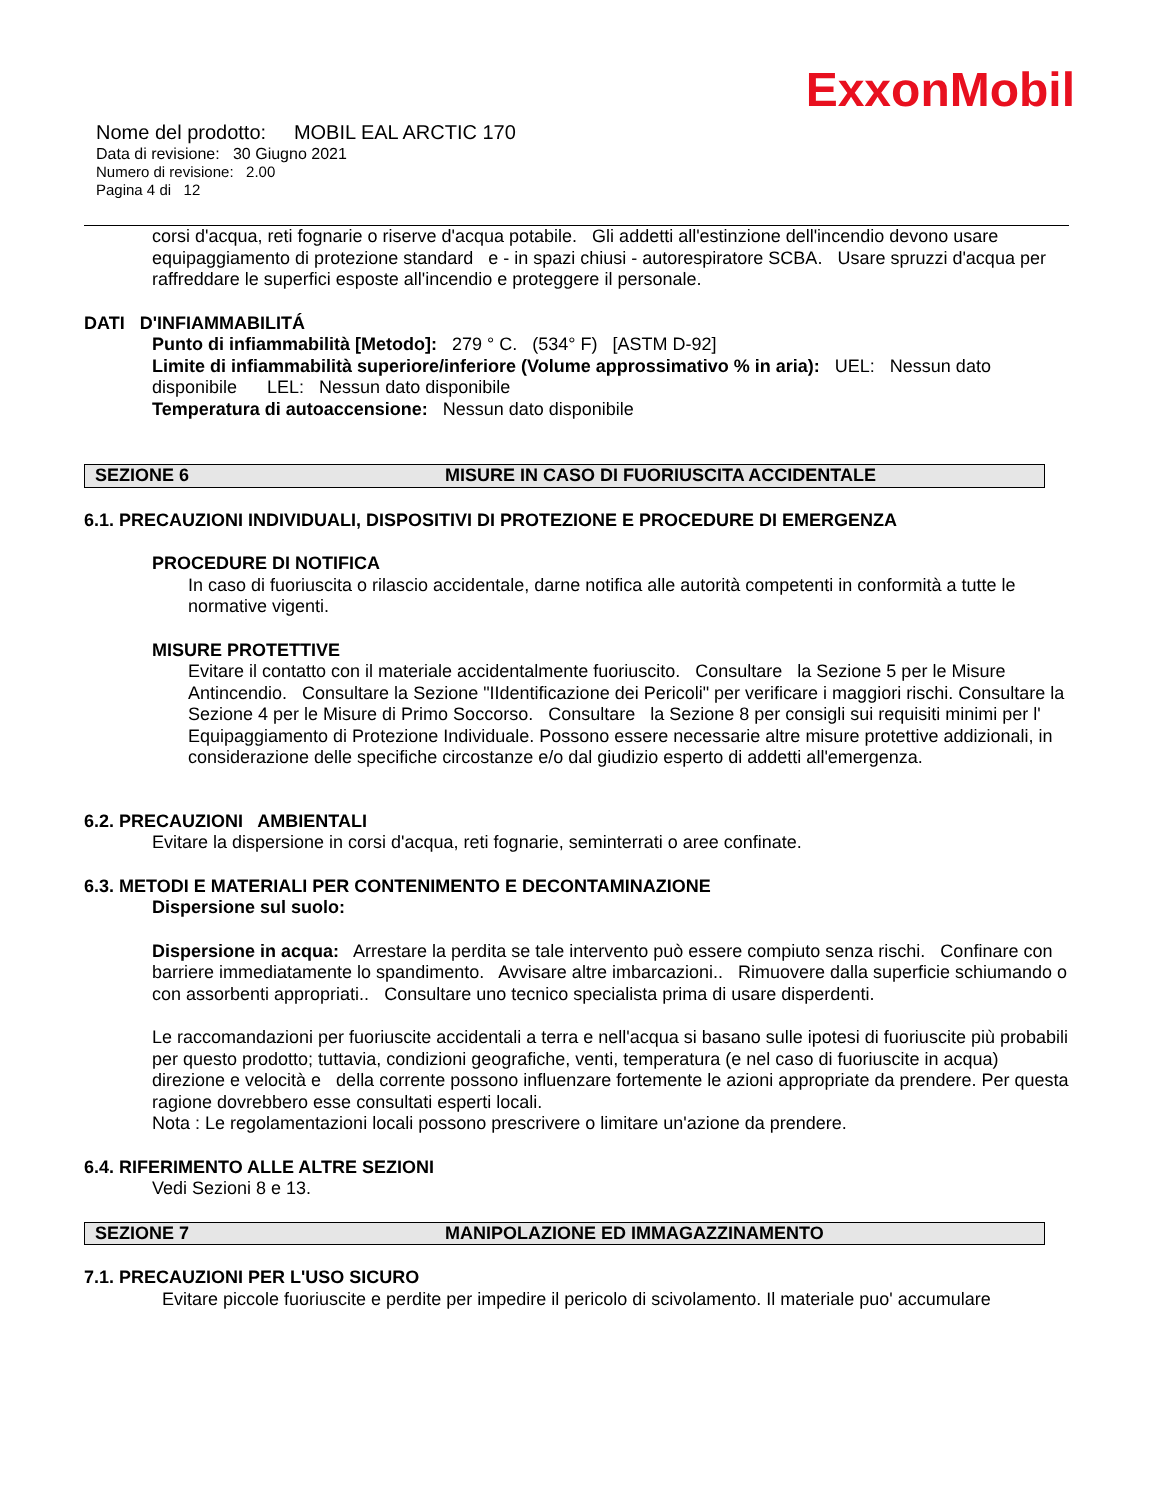ExxonMobil
Nome del prodotto: MOBIL EAL ARCTIC 170
Data di revisione: 30 Giugno 2021
Numero di revisione: 2.00
Pagina 4 di 12
corsi d'acqua, reti fognarie o riserve d'acqua potabile. Gli addetti all'estinzione dell'incendio devono usare equipaggiamento di protezione standard e - in spazi chiusi - autorespiratore SCBA. Usare spruzzi d'acqua per raffreddare le superfici esposte all'incendio e proteggere il personale.
DATI D'INFIAMMABILITÁ
Punto di infiammabilità [Metodo]: 279 ° C. (534° F) [ASTM D-92]
Limite di infiammabilità superiore/inferiore (Volume approssimativo % in aria): UEL: Nessun dato disponibile LEL: Nessun dato disponibile
Temperatura di autoaccensione: Nessun dato disponibile
SEZIONE 6 MISURE IN CASO DI FUORIUSCITA ACCIDENTALE
6.1. PRECAUZIONI INDIVIDUALI, DISPOSITIVI DI PROTEZIONE E PROCEDURE DI EMERGENZA
PROCEDURE DI NOTIFICA
In caso di fuoriuscita o rilascio accidentale, darne notifica alle autorità competenti in conformità a tutte le normative vigenti.
MISURE PROTETTIVE
Evitare il contatto con il materiale accidentalmente fuoriuscito. Consultare la Sezione 5 per le Misure Antincendio. Consultare la Sezione "IIdentificazione dei Pericoli" per verificare i maggiori rischi. Consultare la Sezione 4 per le Misure di Primo Soccorso. Consultare la Sezione 8 per consigli sui requisiti minimi per l' Equipaggiamento di Protezione Individuale. Possono essere necessarie altre misure protettive addizionali, in considerazione delle specifiche circostanze e/o dal giudizio esperto di addetti all'emergenza.
6.2. PRECAUZIONI AMBIENTALI
Evitare la dispersione in corsi d'acqua, reti fognarie, seminterrati o aree confinate.
6.3. METODI E MATERIALI PER CONTENIMENTO E DECONTAMINAZIONE
Dispersione sul suolo:
Dispersione in acqua: Arrestare la perdita se tale intervento può essere compiuto senza rischi. Confinare con barriere immediatamente lo spandimento. Avvisare altre imbarcazioni.. Rimuovere dalla superficie schiumando o con assorbenti appropriati.. Consultare uno tecnico specialista prima di usare disperdenti.
Le raccomandazioni per fuoriuscite accidentali a terra e nell'acqua si basano sulle ipotesi di fuoriuscite più probabili per questo prodotto; tuttavia, condizioni geografiche, venti, temperatura (e nel caso di fuoriuscite in acqua) direzione e velocità e della corrente possono influenzare fortemente le azioni appropriate da prendere. Per questa ragione dovrebbero esse consultati esperti locali.
Nota : Le regolamentazioni locali possono prescrivere o limitare un'azione da prendere.
6.4. RIFERIMENTO ALLE ALTRE SEZIONI
Vedi Sezioni 8 e 13.
SEZIONE 7 MANIPOLAZIONE ED IMMAGAZZINAMENTO
7.1. PRECAUZIONI PER L'USO SICURO
Evitare piccole fuoriuscite e perdite per impedire il pericolo di scivolamento. Il materiale puo' accumulare